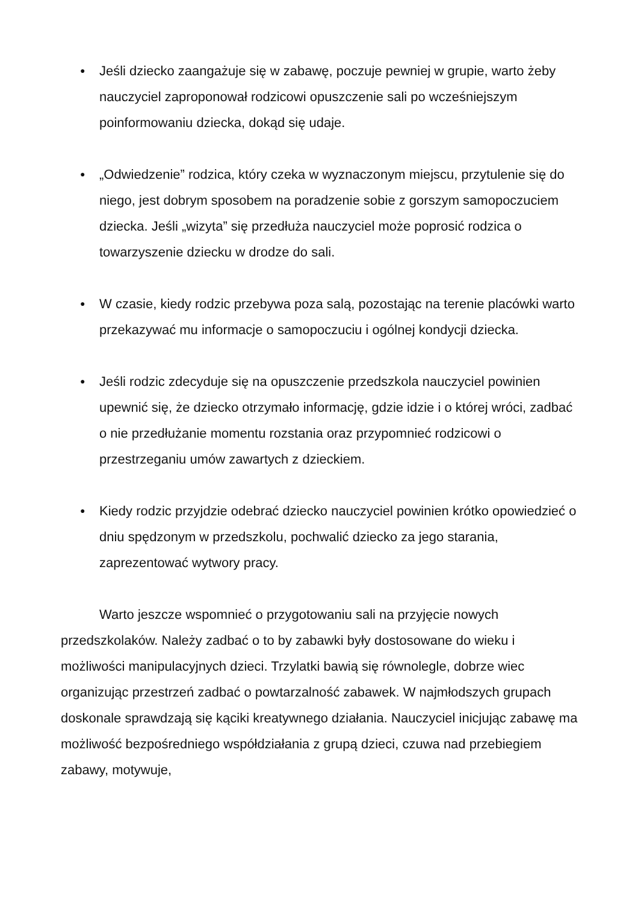● Jeśli dziecko zaangażuje się w zabawę, poczuje pewniej w grupie, warto żeby nauczyciel zaproponował rodzicowi opuszczenie sali po wcześniejszym poinformowaniu dziecka, dokąd się udaje.
● „Odwiedzenie” rodzica, który czeka w wyznaczonym miejscu, przytulenie się do niego, jest dobrym sposobem na poradzenie sobie z gorszym samopoczuciem dziecka. Jeśli „wizyta” się przedłuża nauczyciel może poprosić rodzica o towarzyszenie dziecku w drodze do sali.
● W czasie, kiedy rodzic przebywa poza salą, pozostając na terenie placówki warto przekazywać mu informacje o samopoczuciu i ogólnej kondycji dziecka.
● Jeśli rodzic zdecyduje się na opuszczenie przedszkola nauczyciel powinien upewnić się, że dziecko otrzymało informację, gdzie idzie i o której wróci, zadbać o nie przedłużanie momentu rozstania oraz przypomnieć rodzicowi o przestrzeganiu umów zawartych z dzieckiem.
● Kiedy rodzic przyjdzie odebrać dziecko nauczyciel powinien krótko opowiedzieć o dniu spędzonym w przedszkolu, pochwalić dziecko za jego starania, zaprezentować wytwory pracy.
Warto jeszcze wspomnieć o przygotowaniu sali na przyjęcie nowych przedszkolaków. Należy zadbać o to by zabawki były dostosowane do wieku i możliwości manipulacyjnych dzieci. Trzylatki bawią się równolegle, dobrze wiec organizując przestrzeń zadbać o powtarzalność zabawek. W najmłodszych grupach doskonale sprawdzają się kąciki kreatywnego działania. Nauczyciel inicjując zabawę ma możliwość bezpośredniego współdziałania z grupą dzieci, czuwa nad przebiegiem zabawy, motywuje,